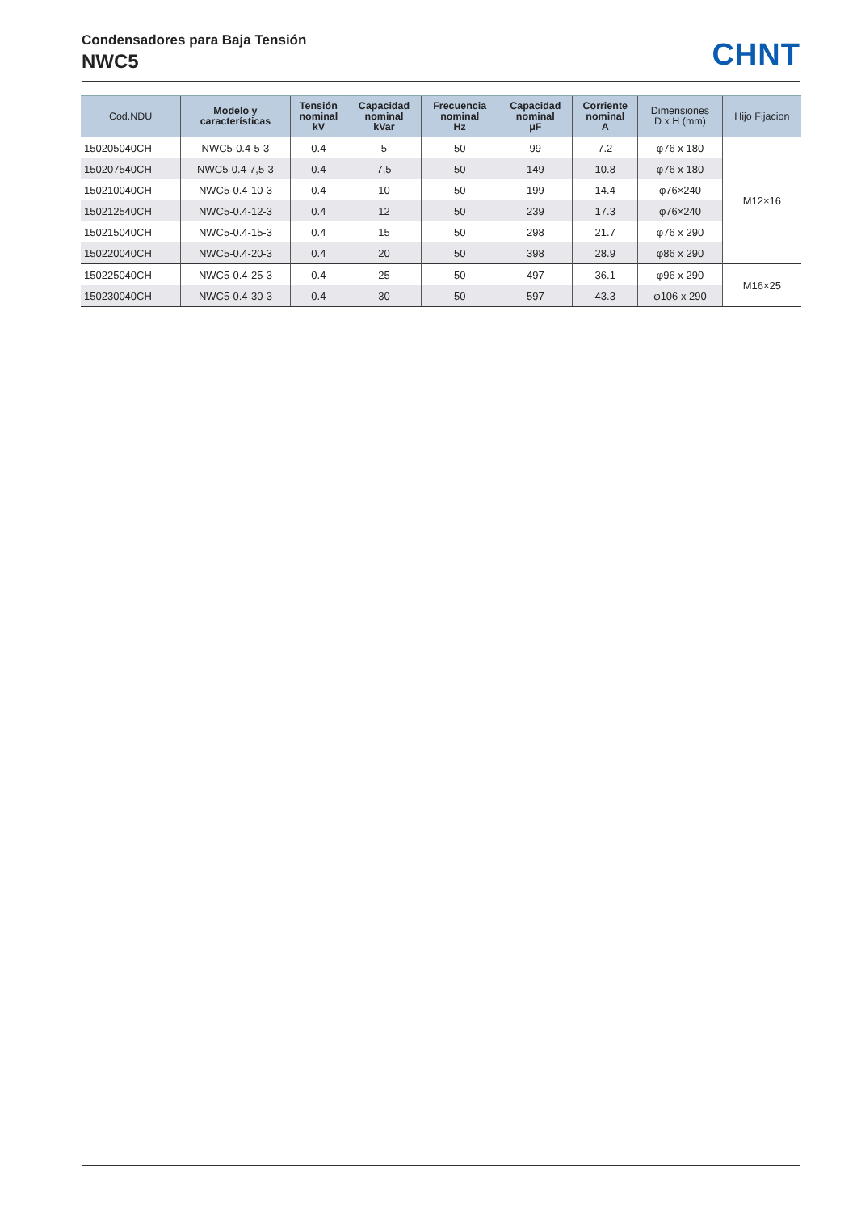Condensadores para Baja Tensión
NWC5
CHNT
| Cod.NDU | Modelo y características | Tensión nominal kV | Capacidad nominal kVar | Frecuencia nominal Hz | Capacidad nominal μF | Corriente nominal A | Dimensiones D x H (mm) | Hijo Fijacion |
| --- | --- | --- | --- | --- | --- | --- | --- | --- |
| 150205040CH | NWC5-0.4-5-3 | 0.4 | 5 | 50 | 99 | 7.2 | φ76 x 180 | M12×16 |
| 150207540CH | NWC5-0.4-7,5-3 | 0.4 | 7,5 | 50 | 149 | 10.8 | φ76 x 180 | |
| 150210040CH | NWC5-0.4-10-3 | 0.4 | 10 | 50 | 199 | 14.4 | φ76×240 | |
| 150212540CH | NWC5-0.4-12-3 | 0.4 | 12 | 50 | 239 | 17.3 | φ76×240 | |
| 150215040CH | NWC5-0.4-15-3 | 0.4 | 15 | 50 | 298 | 21.7 | φ76 x 290 | |
| 150220040CH | NWC5-0.4-20-3 | 0.4 | 20 | 50 | 398 | 28.9 | φ86 x 290 | |
| 150225040CH | NWC5-0.4-25-3 | 0.4 | 25 | 50 | 497 | 36.1 | φ96 x 290 | M16×25 |
| 150230040CH | NWC5-0.4-30-3 | 0.4 | 30 | 50 | 597 | 43.3 | φ106 x 290 | |